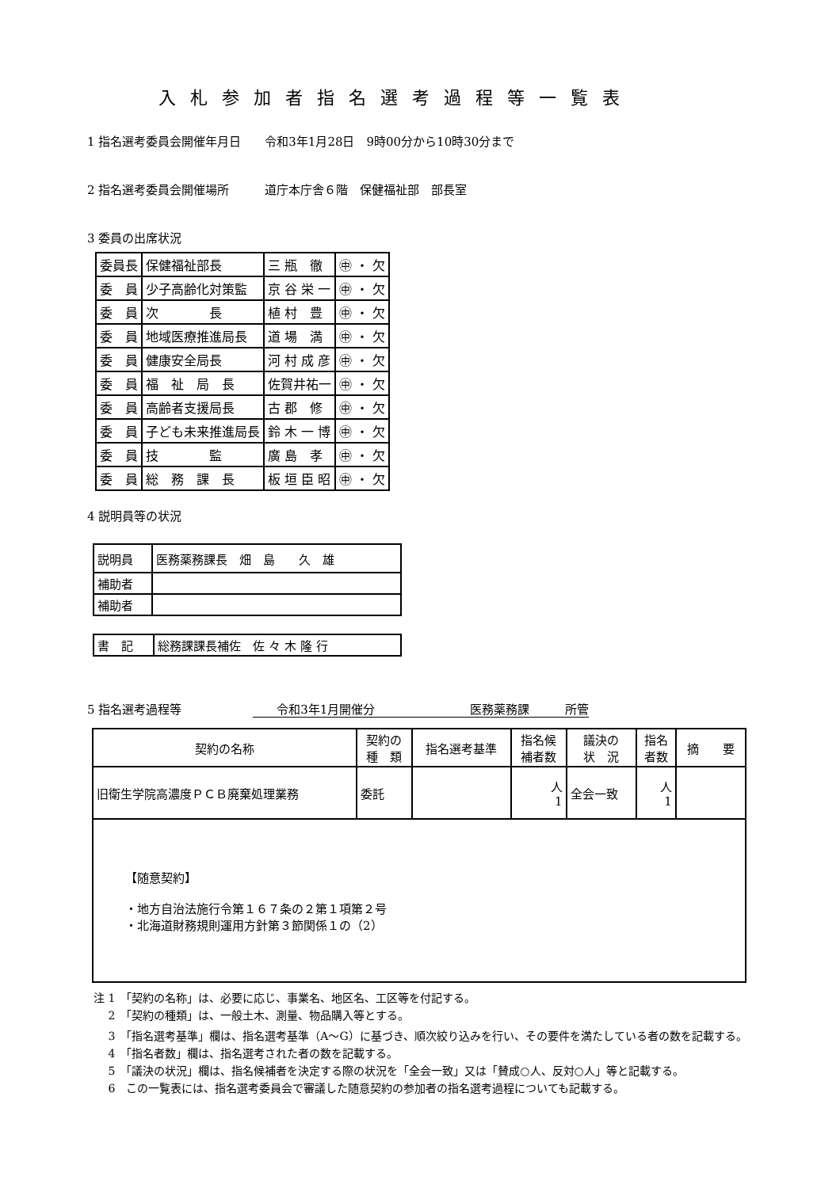入札参加者指名選考過程等一覧表
1 指名選考委員会開催年月日　　令和3年1月28日　9時00分から10時30分まで
2 指名選考委員会開催場所　　　道庁本庁舎６階　保健福祉部　部長室
3 委員の出席状況
| 委員長 | 保健福祉部長 | 三 瓶 徹 | ㊥ ・ 欠 |
| 委 員 | 少子高齢化対策監 | 京 谷 栄 一 | ㊥ ・ 欠 |
| 委 員 | 次 長 | 植 村 豊 | ㊥ ・ 欠 |
| 委 員 | 地域医療推進局長 | 道 場 満 | ㊥ ・ 欠 |
| 委 員 | 健康安全局長 | 河 村 成 彦 | ㊥ ・ 欠 |
| 委 員 | 福 祉 局 長 | 佐賀井祐一 | ㊥ ・ 欠 |
| 委 員 | 高齢者支援局長 | 古 郡 修 | ㊥ ・ 欠 |
| 委 員 | 子ども未来推進局長 | 鈴 木 一 博 | ㊥ ・ 欠 |
| 委 員 | 技 監 | 廣 島 孝 | ㊥ ・ 欠 |
| 委 員 | 総 務 課 長 | 板 垣 臣 昭 | ㊥ ・ 欠 |
4 説明員等の状況
| 説明員 | 医務薬務課長 畑 島 久 雄 |
| 補助者 | |
| 補助者 | |
| 書 記 | 総務課課長補佐 佐 々 木 隆 行 |
5 指名選考過程等　　　　　　　　令和3年1月開催分　　　　　　　　医務薬務課　　　所管
| 契約の名称 | 契約の 種 類 | 指名選考基準 | 指名候 補者数 | 議決の 状 況 | 指名 者数 | 摘 要 |
| --- | --- | --- | --- | --- | --- | --- |
| 旧衛生学院高濃度ＰＣＢ廃棄処理業務 | 委託 | | 人 1 | 全会一致 | 人 1 | |
| 【随意契約】 ・地方自治法施行令第１６７条の２第１項第２号 ・北海道財務規則運用方針第３節関係１の（2） | | | | | | |
注 1　「契約の名称」は、必要に応じ、事業名、地区名、工区等を付記する。
　 2　「契約の種類」は、一般土木、測量、物品購入等とする。
　 3　「指名選考基準」欄は、指名選考基準（A～G）に基づき、順次絞り込みを行い、その要件を満たしている者の数を記載する。
　 4　「指名者数」欄は、指名選考された者の数を記載する。
　 5　「議決の状況」欄は、指名候補者を決定する際の状況を「全会一致」又は「賛成○人、反対○人」等と記載する。
　 6　この一覧表には、指名選考委員会で審議した随意契約の参加者の指名選考過程についても記載する。